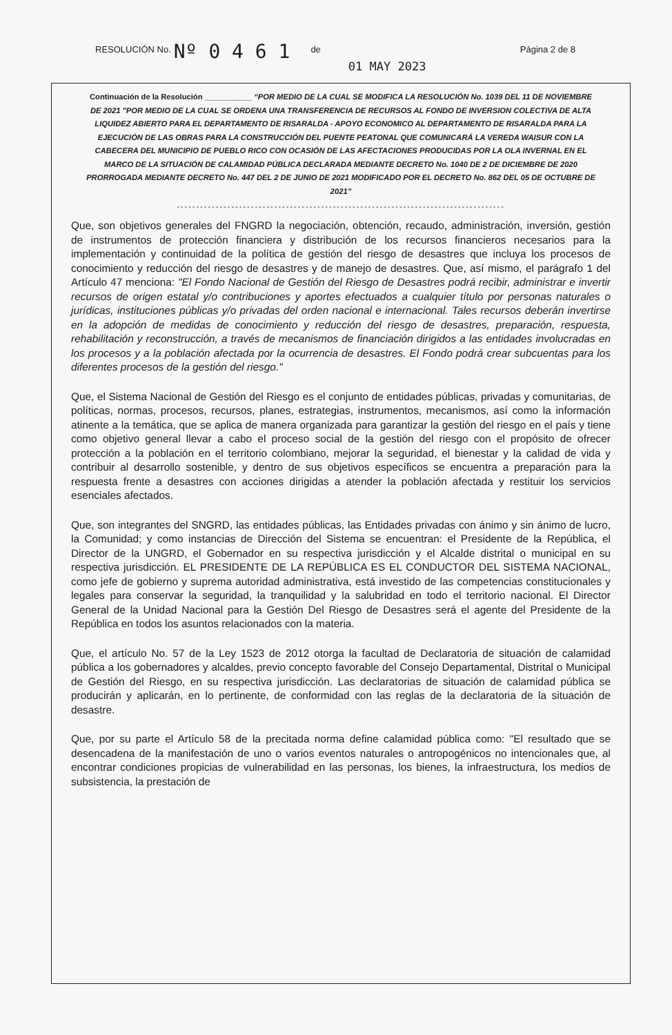RESOLUCIÓN No. Nº 0 4 6 1 de 01 MAY 2023 Página 2 de 8
Continuación de la Resolución ___________ “POR MEDIO DE LA CUAL SE MODIFICA LA RESOLUCIÓN No. 1039 DEL 11 DE NOVIEMBRE DE 2021 "POR MEDIO DE LA CUAL SE ORDENA UNA TRANSFERENCIA DE RECURSOS AL FONDO DE INVERSION COLECTIVA DE ALTA LIQUIDEZ ABIERTO PARA EL DEPARTAMENTO DE RISARALDA - APOYO ECONOMICO AL DEPARTAMENTO DE RISARALDA PARA LA EJECUCIÓN DE LAS OBRAS PARA LA CONSTRUCCIÓN DEL PUENTE PEATONAL QUE COMUNICARÁ LA VEREDA WAISUR CON LA CABECERA DEL MUNICIPIO DE PUEBLO RICO CON OCASIÓN DE LAS AFECTACIONES PRODUCIDAS POR LA OLA INVERNAL EN EL MARCO DE LA SITUACIÓN DE CALAMIDAD PÚBLICA DECLARADA MEDIANTE DECRETO No. 1040 DE 2 DE DICIEMBRE DE 2020 PRORROGADA MEDIANTE DECRETO No. 447 DEL 2 DE JUNIO DE 2021 MODIFICADO POR EL DECRETO No. 862 DEL 05 DE OCTUBRE DE 2021”
------------------------------------------------------------------------------------
Que, son objetivos generales del FNGRD la negociación, obtención, recaudo, administración, inversión, gestión de instrumentos de protección financiera y distribución de los recursos financieros necesarios para la implementación y continuidad de la política de gestión del riesgo de desastres que incluya los procesos de conocimiento y reducción del riesgo de desastres y de manejo de desastres. Que, así mismo, el parágrafo 1 del Artículo 47 menciona: "El Fondo Nacional de Gestión del Riesgo de Desastres podrá recibir, administrar e invertir recursos de origen estatal y/o contribuciones y aportes efectuados a cualquier título por personas naturales o jurídicas, instituciones públicas y/o privadas del orden nacional e internacional. Tales recursos deberán invertirse en la adopción de medidas de conocimiento y reducción del riesgo de desastres, preparación, respuesta, rehabilitación y reconstrucción, a través de mecanismos de financiación dirigidos a las entidades involucradas en los procesos y a la población afectada por la ocurrencia de desastres. El Fondo podrá crear subcuentas para los diferentes procesos de la gestión del riesgo."
Que, el Sistema Nacional de Gestión del Riesgo es el conjunto de entidades públicas, privadas y comunitarias, de políticas, normas, procesos, recursos, planes, estrategias, instrumentos, mecanismos, así como la información atinente a la temática, que se aplica de manera organizada para garantizar la gestión del riesgo en el país y tiene como objetivo general llevar a cabo el proceso social de la gestión del riesgo con el propósito de ofrecer protección a la población en el territorio colombiano, mejorar la seguridad, el bienestar y la calidad de vida y contribuir al desarrollo sostenible, y dentro de sus objetivos específicos se encuentra a preparación para la respuesta frente a desastres con acciones dirigidas a atender la población afectada y restituir los servicios esenciales afectados.
Que, son integrantes del SNGRD, las entidades públicas, las Entidades privadas con ánimo y sin ánimo de lucro, la Comunidad; y como instancias de Dirección del Sistema se encuentran: el Presidente de la República, el Director de la UNGRD, el Gobernador en su respectiva jurisdicción y el Alcalde distrital o municipal en su respectiva jurisdicción. EL PRESIDENTE DE LA REPÚBLICA ES EL CONDUCTOR DEL SISTEMA NACIONAL, como jefe de gobierno y suprema autoridad administrativa, está investido de las competencias constitucionales y legales para conservar la seguridad, la tranquilidad y la salubridad en todo el territorio nacional. El Director General de la Unidad Nacional para la Gestión Del Riesgo de Desastres será el agente del Presidente de la República en todos los asuntos relacionados con la materia.
Que, el artículo No. 57 de la Ley 1523 de 2012 otorga la facultad de Declaratoria de situación de calamidad pública a los gobernadores y alcaldes, previo concepto favorable del Consejo Departamental, Distrital o Municipal de Gestión del Riesgo, en su respectiva jurisdicción. Las declaratorias de situación de calamidad pública se producirán y aplicarán, en lo pertinente, de conformidad con las reglas de la declaratoria de la situación de desastre.
Que, por su parte el Artículo 58 de la precitada norma define calamidad pública como: "El resultado que se desencadena de la manifestación de uno o varios eventos naturales o antropogénicos no intencionales que, al encontrar condiciones propicias de vulnerabilidad en las personas, los bienes, la infraestructura, los medios de subsistencia, la prestación de